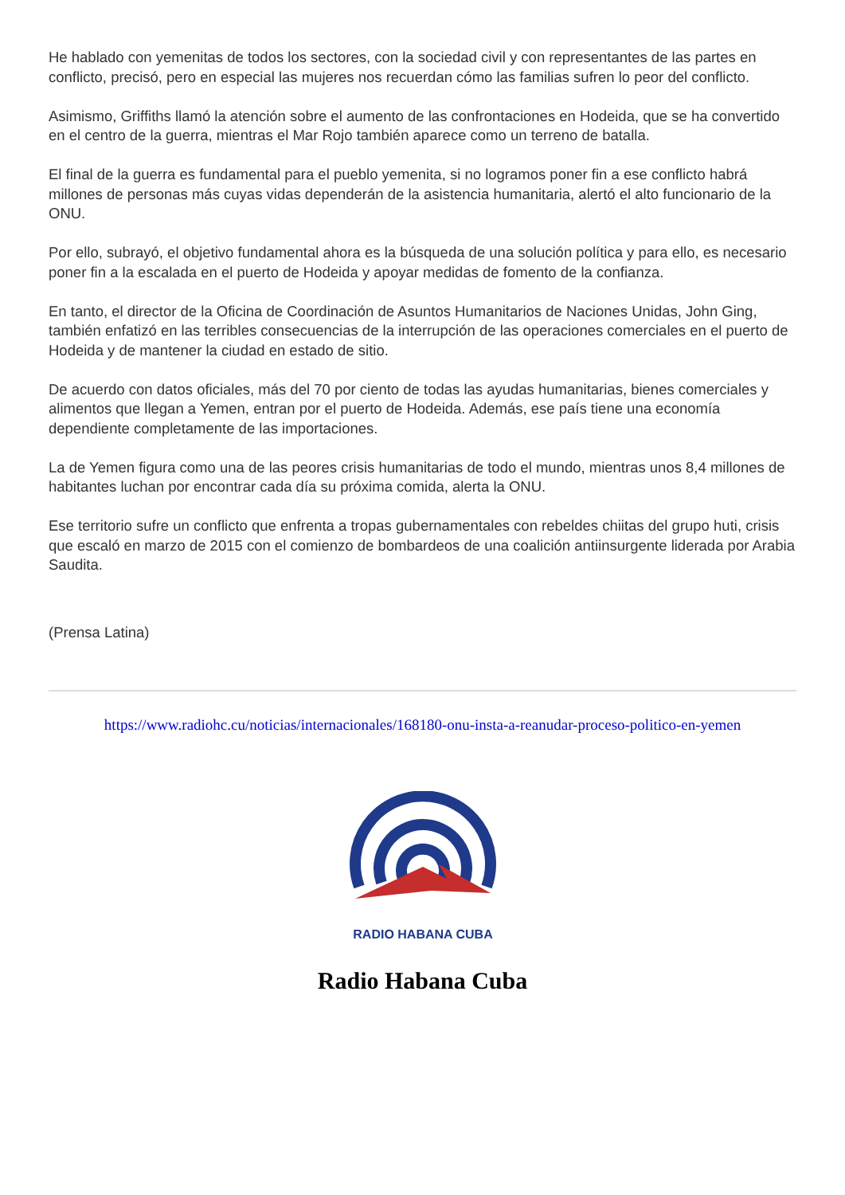He hablado con yemenitas de todos los sectores, con la sociedad civil y con representantes de las partes en conflicto, precisó, pero en especial las mujeres nos recuerdan cómo las familias sufren lo peor del conflicto.
Asimismo, Griffiths llamó la atención sobre el aumento de las confrontaciones en Hodeida, que se ha convertido en el centro de la guerra, mientras el Mar Rojo también aparece como un terreno de batalla.
El final de la guerra es fundamental para el pueblo yemenita, si no logramos poner fin a ese conflicto habrá millones de personas más cuyas vidas dependerán de la asistencia humanitaria, alertó el alto funcionario de la ONU.
Por ello, subrayó, el objetivo fundamental ahora es la búsqueda de una solución política y para ello, es necesario poner fin a la escalada en el puerto de Hodeida y apoyar medidas de fomento de la confianza.
En tanto, el director de la Oficina de Coordinación de Asuntos Humanitarios de Naciones Unidas, John Ging, también enfatizó en las terribles consecuencias de la interrupción de las operaciones comerciales en el puerto de Hodeida y de mantener la ciudad en estado de sitio.
De acuerdo con datos oficiales, más del 70 por ciento de todas las ayudas humanitarias, bienes comerciales y alimentos que llegan a Yemen, entran por el puerto de Hodeida. Además, ese país tiene una economía dependiente completamente de las importaciones.
La de Yemen figura como una de las peores crisis humanitarias de todo el mundo, mientras unos 8,4 millones de habitantes luchan por encontrar cada día su próxima comida, alerta la ONU.
Ese territorio sufre un conflicto que enfrenta a tropas gubernamentales con rebeldes chiitas del grupo huti, crisis que escaló en marzo de 2015 con el comienzo de bombardeos de una coalición antiinsurgente liderada por Arabia Saudita.
(Prensa Latina)
https://www.radiohc.cu/noticias/internacionales/168180-onu-insta-a-reanudar-proceso-politico-en-yemen
RADIO HABANA CUBA
Radio Habana Cuba